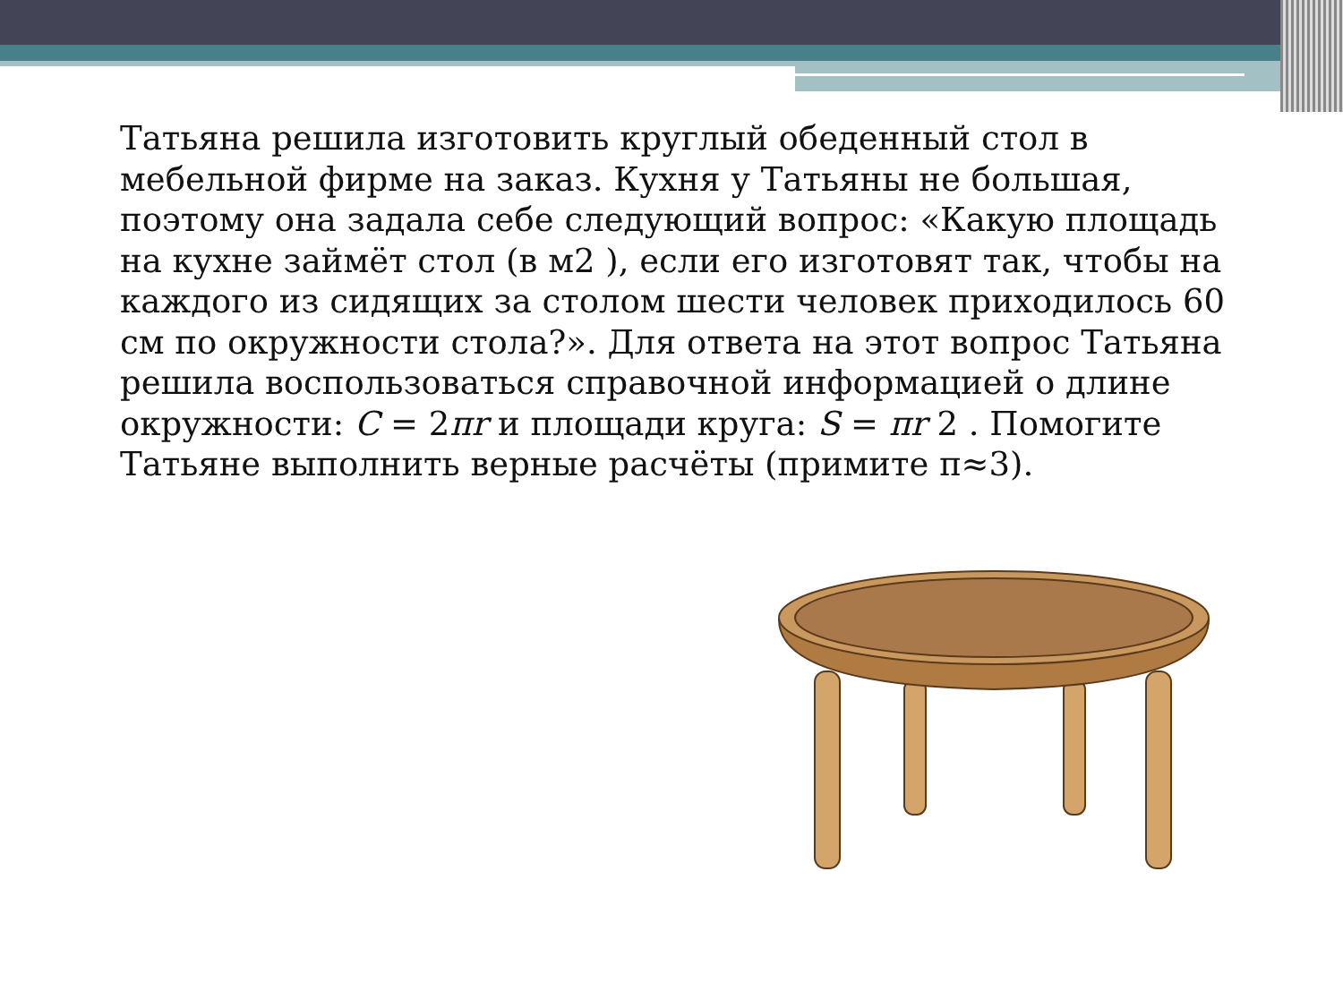Татьяна решила изготовить круглый обеденный стол в мебельной фирме на заказ. Кухня у Татьяны не большая, поэтому она задала себе следующий вопрос: «Какую площадь на кухне займёт стол (в м2 ), если его изготовят так, чтобы на каждого из сидящих за столом шести человек приходилось 60 см по окружности стола?». Для ответа на этот вопрос Татьяна решила воспользоваться справочной информацией о длине окружности: C = 2πr и площади круга: S = πr 2 . Помогите Татьяне выполнить верные расчёты (примите π≈3).